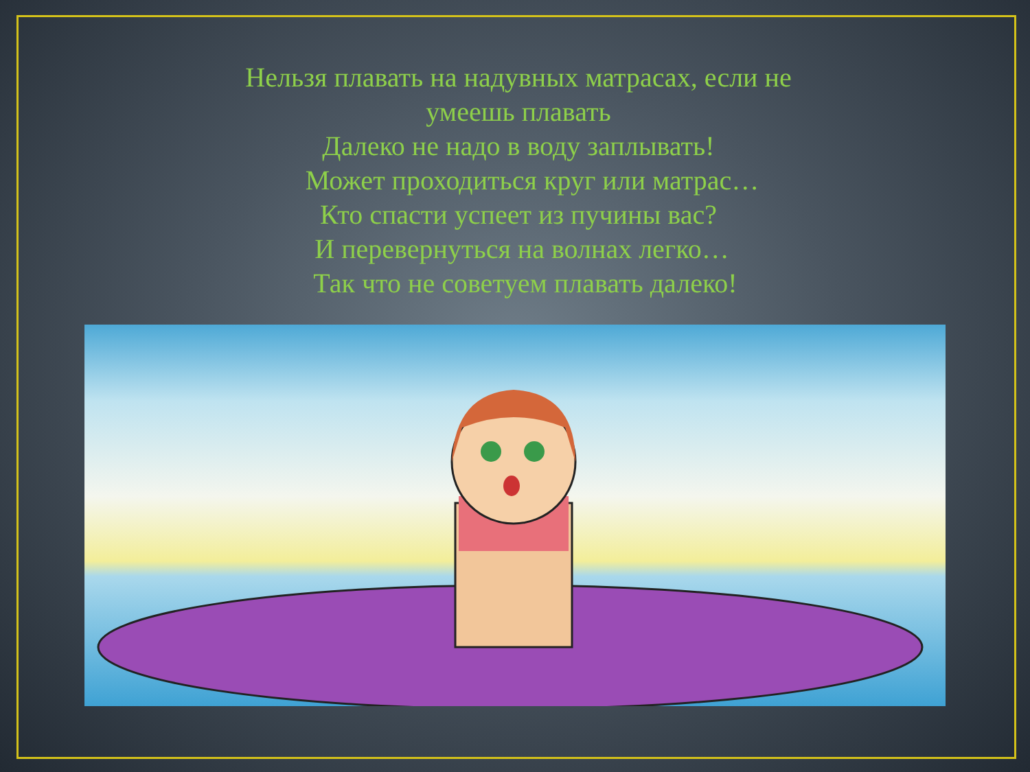Нельзя плавать на надувных матрасах, если не
умеешь плавать
Далеко не надо в воду заплывать!
Может проходиться круг или матрас…
Кто спасти успеет из пучины вас?
И перевернуться на волнах легко…
Так что не советуем плавать далеко!